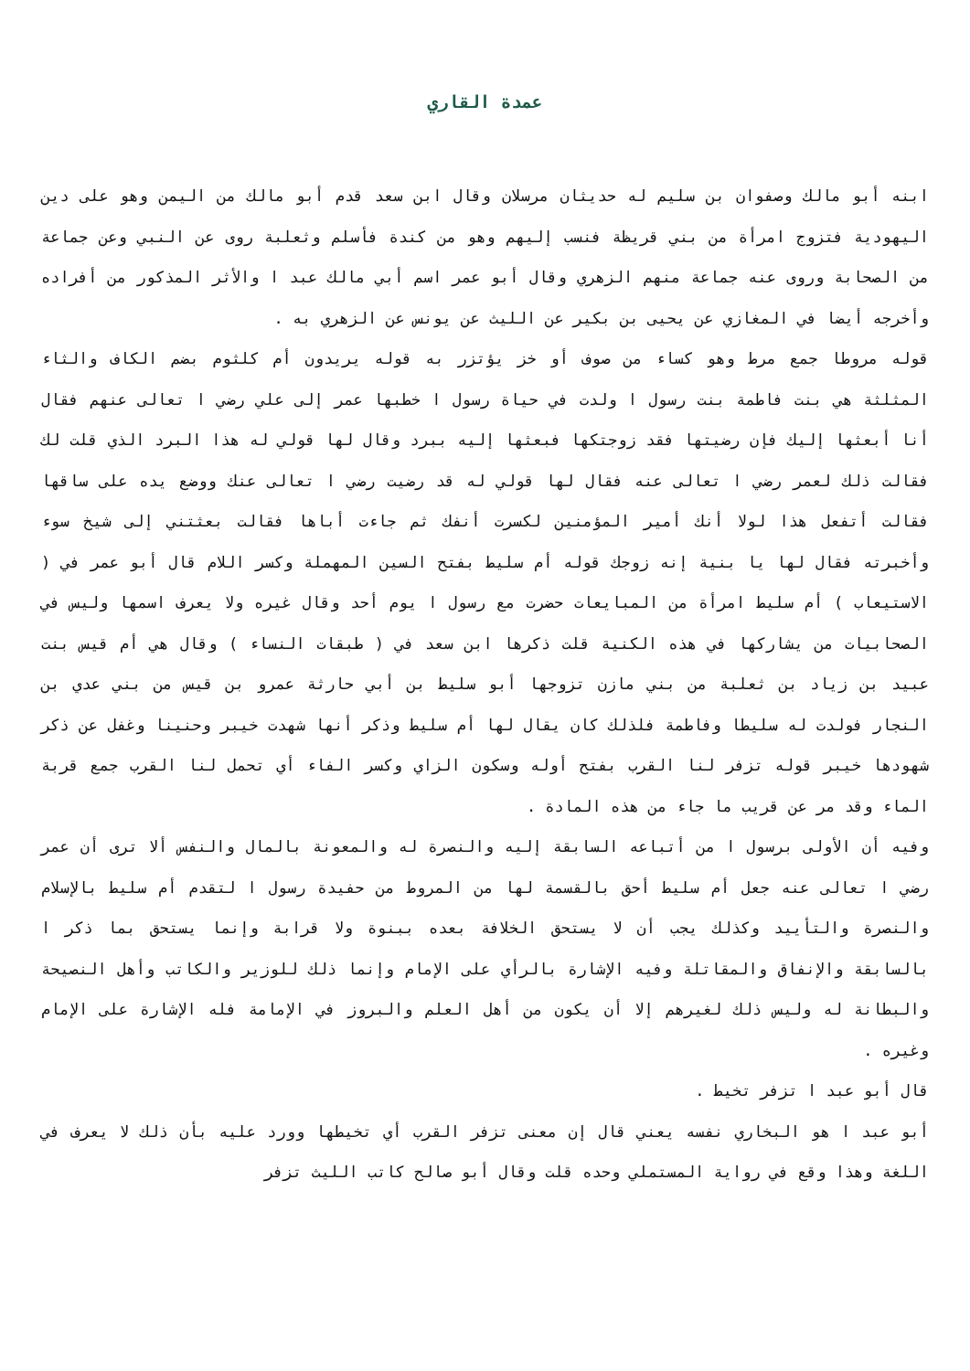عمدة القاري
ابنه أبو مالك وصفوان بن سليم له حديثان مرسلان وقال ابن سعد قدم أبو مالك من اليمن وهو على دين اليهودية فتزوج امرأة من بني قريظة فنسب إليهم وهو من كندة فأسلم وثعلبة روى عن النبي وعن جماعة من الصحابة وروى عنه جماعة منهم الزهري وقال أبو عمر اسم أبي مالك عبد ا والأثر المذكور من أفراده وأخرجه أيضا في المغازي عن يحيى بن بكير عن الليث عن يونس عن الزهري به .
قوله مروطا جمع مرط وهو كساء من صوف أو خز يؤتزر به قوله يريدون أم كلثوم بضم الكاف والثاء المثلثة هي بنت فاطمة بنت رسول ا ولدت في حياة رسول ا خطبها عمر إلى علي رضي ا تعالى عنهم فقال أنا أبعثها إليك فإن رضيتها فقد زوجتكها فبعثها إليه ببرد وقال لها قولي له هذا البرد الذي قلت لك فقالت ذلك لعمر رضي ا تعالى عنه فقال لها قولي له قد رضيت رضي ا تعالى عنك ووضع يده على ساقها فقالت أتفعل هذا لولا أنك أمير المؤمنين لكسرت أنفك ثم جاءت أباها فقالت بعثتني إلى شيخ سوء وأخبرته فقال لها يا بنية إنه زوجك قوله أم سليط بفتح السين المهملة وكسر اللام قال أبو عمر في ( الاستيعاب ) أم سليط امرأة من المبايعات حضرت مع رسول ا يوم أحد وقال غيره ولا يعرف اسمها وليس في الصحابيات من يشاركها في هذه الكنية قلت ذكرها ابن سعد في ( طبقات النساء ) وقال هي أم قيس بنت عبيد بن زياد بن ثعلبة من بني مازن تزوجها أبو سليط بن أبي حارثة عمرو بن قيس من بني عدي بن النجار فولدت له سليطا وفاطمة فلذلك كان يقال لها أم سليط وذكر أنها شهدت خيبر وحنينا وغفل عن ذكر شهودها خيبر قوله تزفر لنا القرب بفتح أوله وسكون الزاي وكسر الفاء أي تحمل لنا القرب جمع قربة الماء وقد مر عن قريب ما جاء من هذه المادة .
وفيه أن الأولى برسول ا من أتباعه السابقة إليه والنصرة له والمعونة بالمال والنفس ألا ترى أن عمر رضي ا تعالى عنه جعل أم سليط أحق بالقسمة لها من المروط من حفيدة رسول ا لتقدم أم سليط بالإسلام والنصرة والتأييد وكذلك يجب أن لا يستحق الخلافة بعده ببنوة ولا قرابة وإنما يستحق بما ذكر ا بالسابقة والإنفاق والمقاتلة وفيه الإشارة بالرأي على الإمام وإنما ذلك للوزير والكاتب وأهل النصيحة والبطانة له وليس ذلك لغيرهم إلا أن يكون من أهل العلم والبروز في الإمامة فله الإشارة على الإمام وغيره .
قال أبو عبد ا تزفر تخيط .
أبو عبد ا هو البخاري نفسه يعني قال إن معنى تزفر القرب أي تخيطها وورد عليه بأن ذلك لا يعرف في اللغة وهذا وقع في رواية المستملي وحده قلت وقال أبو صالح كاتب الليث تزفر